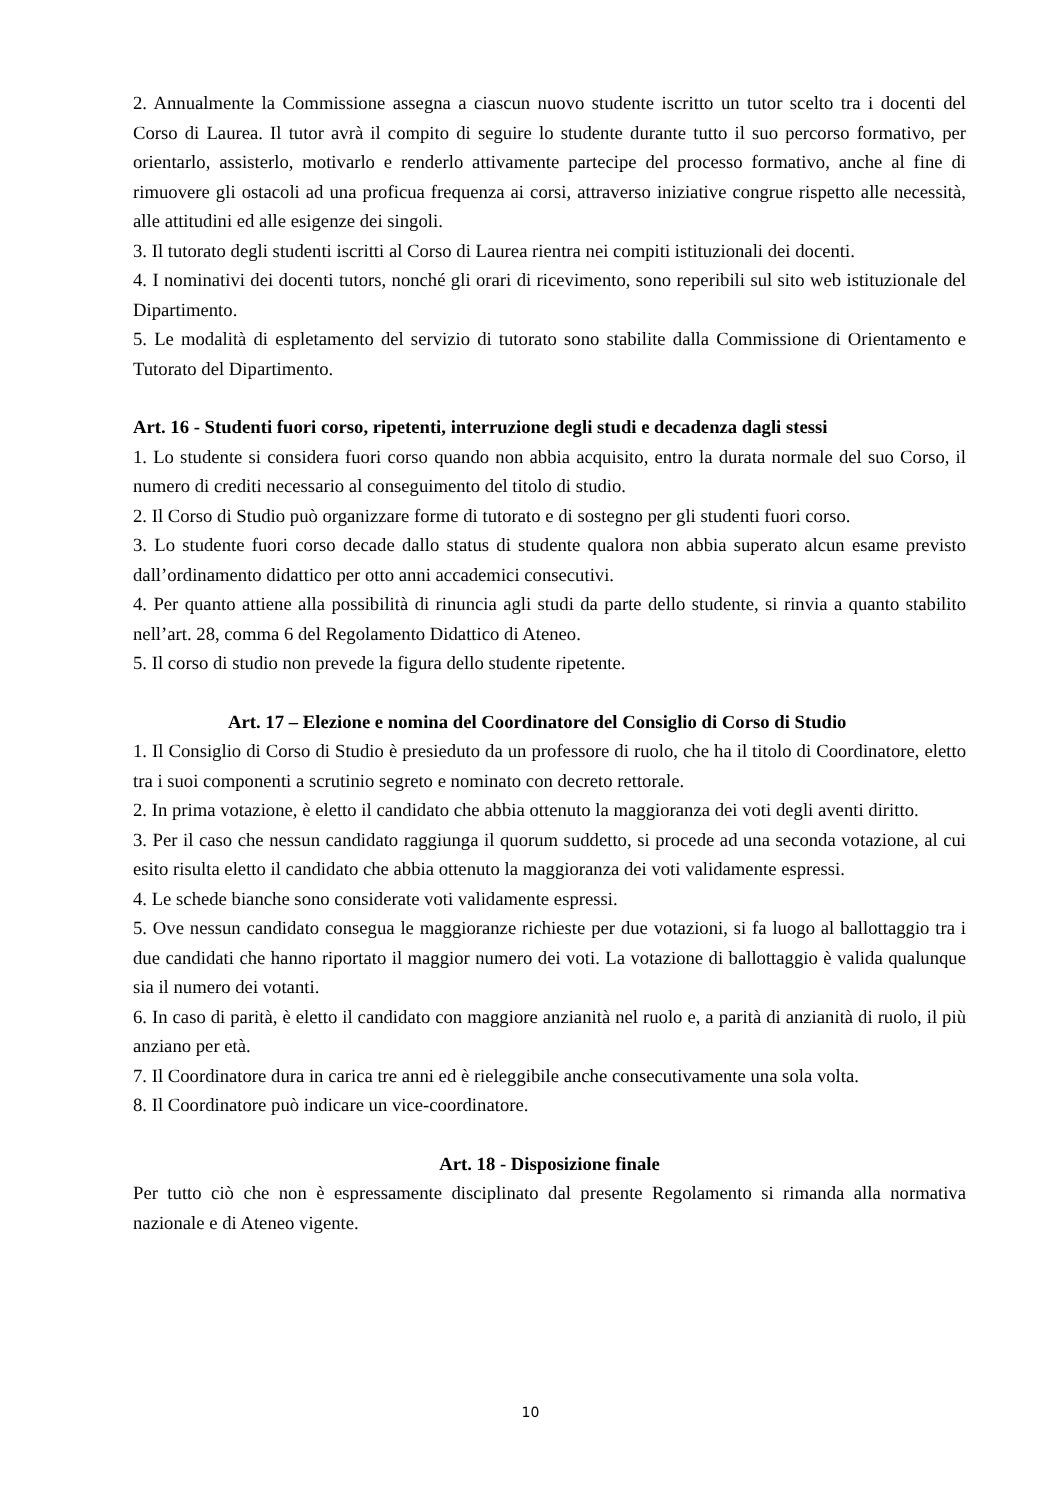2. Annualmente la Commissione assegna a ciascun nuovo studente iscritto un tutor scelto tra i docenti del Corso di Laurea. Il tutor avrà il compito di seguire lo studente durante tutto il suo percorso formativo, per orientarlo, assisterlo, motivarlo e renderlo attivamente partecipe del processo formativo, anche al fine di rimuovere gli ostacoli ad una proficua frequenza ai corsi, attraverso iniziative congrue rispetto alle necessità, alle attitudini ed alle esigenze dei singoli.
3. Il tutorato degli studenti iscritti al Corso di Laurea rientra nei compiti istituzionali dei docenti.
4. I nominativi dei docenti tutors, nonché gli orari di ricevimento, sono reperibili sul sito web istituzionale del Dipartimento.
5. Le modalità di espletamento del servizio di tutorato sono stabilite dalla Commissione di Orientamento e Tutorato del Dipartimento.
Art. 16 - Studenti fuori corso, ripetenti, interruzione degli studi e decadenza dagli stessi
1. Lo studente si considera fuori corso quando non abbia acquisito, entro la durata normale del suo Corso, il numero di crediti necessario al conseguimento del titolo di studio.
2. Il Corso di Studio può organizzare forme di tutorato e di sostegno per gli studenti fuori corso.
3. Lo studente fuori corso decade dallo status di studente qualora non abbia superato alcun esame previsto dall’ordinamento didattico per otto anni accademici consecutivi.
4. Per quanto attiene alla possibilità di rinuncia agli studi da parte dello studente, si rinvia a quanto stabilito nell’art. 28, comma 6 del Regolamento Didattico di Ateneo.
5. Il corso di studio non prevede la figura dello studente ripetente.
Art. 17 – Elezione e nomina del Coordinatore del Consiglio di Corso di Studio
1. Il Consiglio di Corso di Studio è presieduto da un professore di ruolo, che ha il titolo di Coordinatore, eletto tra i suoi componenti a scrutinio segreto e nominato con decreto rettorale.
2. In prima votazione, è eletto il candidato che abbia ottenuto la maggioranza dei voti degli aventi diritto.
3. Per il caso che nessun candidato raggiunga il quorum suddetto, si procede ad una seconda votazione, al cui esito risulta eletto il candidato che abbia ottenuto la maggioranza dei voti validamente espressi.
4. Le schede bianche sono considerate voti validamente espressi.
5. Ove nessun candidato consegua le maggioranze richieste per due votazioni, si fa luogo al ballottaggio tra i due candidati che hanno riportato il maggior numero dei voti. La votazione di ballottaggio è valida qualunque sia il numero dei votanti.
6. In caso di parità, è eletto il candidato con maggiore anzianità nel ruolo e, a parità di anzianità di ruolo, il più anziano per età.
7. Il Coordinatore dura in carica tre anni ed è rieleggibile anche consecutivamente una sola volta.
8. Il Coordinatore può indicare un vice-coordinatore.
Art. 18 - Disposizione finale
Per tutto ciò che non è espressamente disciplinato dal presente Regolamento si rimanda alla normativa nazionale e di Ateneo vigente.
10